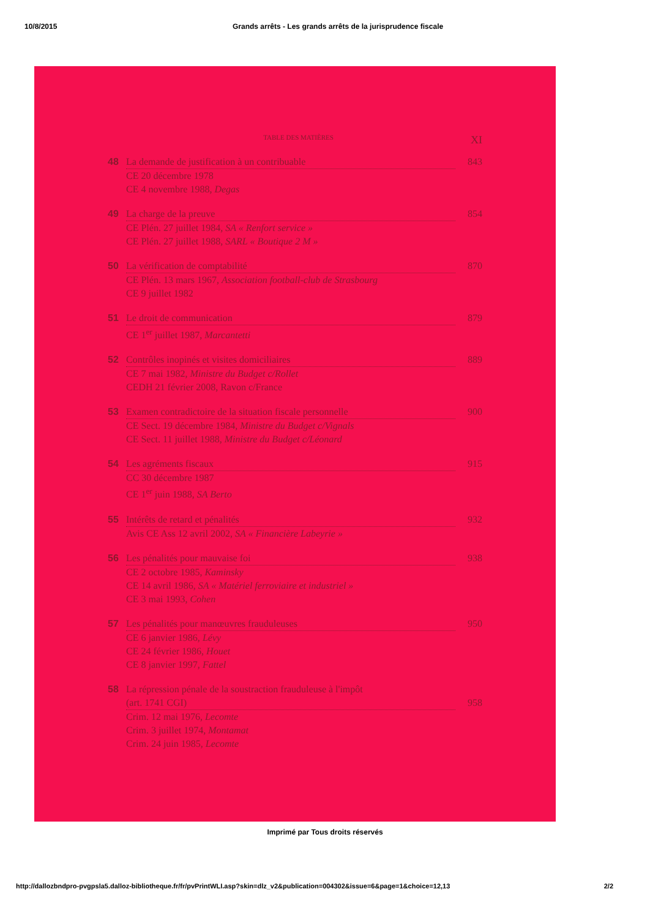10/8/2015 Grands arrêts - Les grands arrêts de la jurisprudence fiscale
TABLE DES MATIÈRES XI
48 La demande de justification à un contribuable 843
CE 20 décembre 1978
CE 4 novembre 1988, Degas
49 La charge de la preuve 854
CE Plén. 27 juillet 1984, SA « Renfort service »
CE Plén. 27 juillet 1988, SARL « Boutique 2 M »
50 La vérification de comptabilité 870
CE Plén. 13 mars 1967, Association football-club de Strasbourg
CE 9 juillet 1982
51 Le droit de communication 879
CE 1<sup>er</sup> juillet 1987, Marcantetti
52 Contrôles inopinés et visites domiciliaires 889
CE 7 mai 1982, Ministre du Budget c/Rollet
CEDH 21 février 2008, Ravon c/France
53 Examen contradictoire de la situation fiscale personnelle 900
CE Sect. 19 décembre 1984, Ministre du Budget c/Vignals
CE Sect. 11 juillet 1988, Ministre du Budget c/Léonard
54 Les agréments fiscaux 915
CC 30 décembre 1987
CE 1<sup>er</sup> juin 1988, SA Berto
55 Intérêts de retard et pénalités 932
Avis CE Ass 12 avril 2002, SA « Financière Labeyrie »
56 Les pénalités pour mauvaise foi 938
CE 2 octobre 1985, Kaminsky
CE 14 avril 1986, SA « Matériel ferroviaire et industriel »
CE 3 mai 1993, Cohen
57 Les pénalités pour manœuvres frauduleuses 950
CE 6 janvier 1986, Lévy
CE 24 février 1986, Houet
CE 8 janvier 1997, Fattel
58 La répression pénale de la soustraction frauduleuse à l'impôt
(art. 1741 CGI) 958
Crim. 12 mai 1976, Lecomte
Crim. 3 juillet 1974, Montamat
Crim. 24 juin 1985, Lecomte
Imprimé par Tous droits réservés
http://dallozbndpro-pvgpsla5.dalloz-bibliotheque.fr/fr/pvPrintWLI.asp?skin=dlz_v2&publication=004302&issue=6&page=1&choice=12,13 2/2